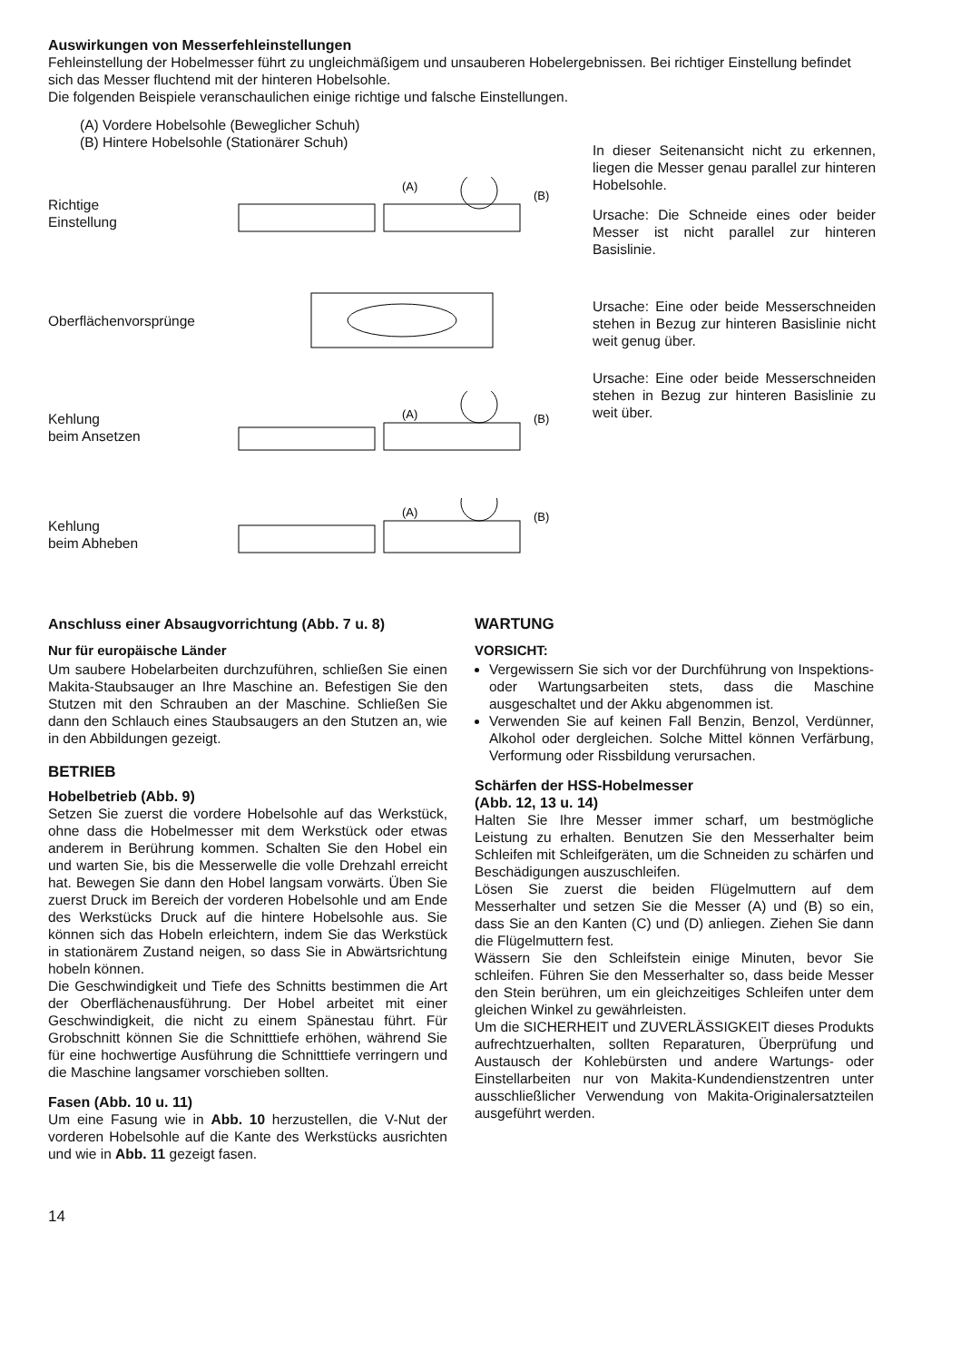Auswirkungen von Messerfehleinstellungen
Fehleinstellung der Hobelmesser führt zu ungleichmäßigem und unsauberen Hobelergebnissen. Bei richtiger Einstellung befindet sich das Messer fluchtend mit der hinteren Hobelsohle.
Die folgenden Beispiele veranschaulichen einige richtige und falsche Einstellungen.
(A) Vordere Hobelsohle (Beweglicher Schuh)
(B) Hintere Hobelsohle (Stationärer Schuh)
Richtige
Einstellung
(A)
(B)
Oberflächenvorsprünge
Kehlung
beim Ansetzen
(A)
(B)
Kehlung
beim Abheben
(A)
(B)
In dieser Seitenansicht nicht zu erkennen, liegen die Messer genau parallel zur hinteren Hobelsohle.
Ursache: Die Schneide eines oder beider Messer ist nicht parallel zur hinteren Basislinie.
Ursache: Eine oder beide Messerschneiden stehen in Bezug zur hinteren Basislinie nicht weit genug über.
Ursache: Eine oder beide Messerschneiden stehen in Bezug zur hinteren Basislinie zu weit über.
Anschluss einer Absaugvorrichtung (Abb. 7 u. 8)
Nur für europäische Länder
Um saubere Hobelarbeiten durchzuführen, schließen Sie einen Makita-Staubsauger an Ihre Maschine an. Befestigen Sie den Stutzen mit den Schrauben an der Maschine. Schließen Sie dann den Schlauch eines Staubsaugers an den Stutzen an, wie in den Abbildungen gezeigt.
BETRIEB
Hobelbetrieb (Abb. 9)
Setzen Sie zuerst die vordere Hobelsohle auf das Werkstück, ohne dass die Hobelmesser mit dem Werkstück oder etwas anderem in Berührung kommen. Schalten Sie den Hobel ein und warten Sie, bis die Messerwelle die volle Drehzahl erreicht hat. Bewegen Sie dann den Hobel langsam vorwärts. Üben Sie zuerst Druck im Bereich der vorderen Hobelsohle und am Ende des Werkstücks Druck auf die hintere Hobelsohle aus. Sie können sich das Hobeln erleichtern, indem Sie das Werkstück in stationärem Zustand neigen, so dass Sie in Abwärtsrichtung hobeln können.
Die Geschwindigkeit und Tiefe des Schnitts bestimmen die Art der Oberflächenausführung. Der Hobel arbeitet mit einer Geschwindigkeit, die nicht zu einem Spänestau führt. Für Grobschnitt können Sie die Schnitttiefe erhöhen, während Sie für eine hochwertige Ausführung die Schnitttiefe verringern und die Maschine langsamer vorschieben sollten.
Fasen (Abb. 10 u. 11)
Um eine Fasung wie in Abb. 10 herzustellen, die V-Nut der vorderen Hobelsohle auf die Kante des Werkstücks ausrichten und wie in Abb. 11 gezeigt fasen.
WARTUNG
VORSICHT:
Vergewissern Sie sich vor der Durchführung von Inspektions- oder Wartungsarbeiten stets, dass die Maschine ausgeschaltet und der Akku abgenommen ist.
Verwenden Sie auf keinen Fall Benzin, Benzol, Verdünner, Alkohol oder dergleichen. Solche Mittel können Verfärbung, Verformung oder Rissbildung verursachen.
Schärfen der HSS-Hobelmesser
(Abb. 12, 13 u. 14)
Halten Sie Ihre Messer immer scharf, um bestmögliche Leistung zu erhalten. Benutzen Sie den Messerhalter beim Schleifen mit Schleifgeräten, um die Schneiden zu schärfen und Beschädigungen auszuschleifen.
Lösen Sie zuerst die beiden Flügelmuttern auf dem Messerhalter und setzen Sie die Messer (A) und (B) so ein, dass Sie an den Kanten (C) und (D) anliegen. Ziehen Sie dann die Flügelmuttern fest.
Wässern Sie den Schleifstein einige Minuten, bevor Sie schleifen. Führen Sie den Messerhalter so, dass beide Messer den Stein berühren, um ein gleichzeitiges Schleifen unter dem gleichen Winkel zu gewährleisten.
Um die SICHERHEIT und ZUVERLÄSSIGKEIT dieses Produkts aufrechtzuerhalten, sollten Reparaturen, Überprüfung und Austausch der Kohlebürsten und andere Wartungs- oder Einstellarbeiten nur von Makita-Kundendienstzentren unter ausschließlicher Verwendung von Makita-Originalersatzteilen ausgeführt werden.
14